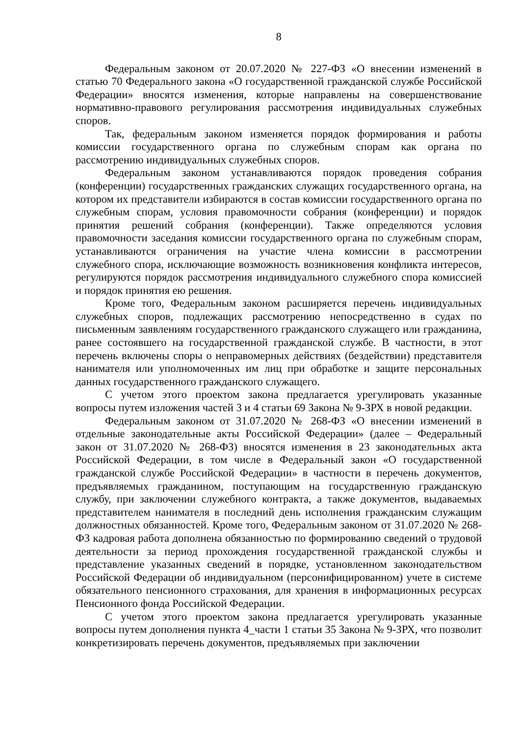8
Федеральным законом от 20.07.2020 № 227-ФЗ «О внесении изменений в статью 70 Федерального закона «О государственной гражданской службе Российской Федерации» вносятся изменения, которые направлены на совершенствование нормативно-правового регулирования рассмотрения индивидуальных служебных споров.
Так, федеральным законом изменяется порядок формирования и работы комиссии государственного органа по служебным спорам как органа по рассмотрению индивидуальных служебных споров.
Федеральным законом устанавливаются порядок проведения собрания (конференции) государственных гражданских служащих государственного органа, на котором их представители избираются в состав комиссии государственного органа по служебным спорам, условия правомочности собрания (конференции) и порядок принятия решений собрания (конференции). Также определяются условия правомочности заседания комиссии государственного органа по служебным спорам, устанавливаются ограничения на участие члена комиссии в рассмотрении служебного спора, исключающие возможность возникновения конфликта интересов, регулируются порядок рассмотрения индивидуального служебного спора комиссией и порядок принятия ею решения.
Кроме того, Федеральным законом расширяется перечень индивидуальных служебных споров, подлежащих рассмотрению непосредственно в судах по письменным заявлениям государственного гражданского служащего или гражданина, ранее состоявшего на государственной гражданской службе. В частности, в этот перечень включены споры о неправомерных действиях (бездействии) представителя нанимателя или уполномоченных им лиц при обработке и защите персональных данных государственного гражданского служащего.
С учетом этого проектом закона предлагается урегулировать указанные вопросы путем изложения частей 3 и 4 статьи 69 Закона № 9-ЗРХ в новой редакции.
Федеральным законом от 31.07.2020 № 268-ФЗ «О внесении изменений в отдельные законодательные акты Российской Федерации» (далее – Федеральный закон от 31.07.2020 № 268-ФЗ) вносятся изменения в 23 законодательных акта Российской Федерации, в том числе в Федеральный закон «О государственной гражданской службе Российской Федерации» в частности в перечень документов, предъявляемых гражданином, поступающим на государственную гражданскую службу, при заключении служебного контракта, а также документов, выдаваемых представителем нанимателя в последний день исполнения гражданским служащим должностных обязанностей. Кроме того, Федеральным законом от 31.07.2020 № 268-ФЗ кадровая работа дополнена обязанностью по формированию сведений о трудовой деятельности за период прохождения государственной гражданской службы и представление указанных сведений в порядке, установленном законодательством Российской Федерации об индивидуальном (персонифицированном) учете в системе обязательного пенсионного страхования, для хранения в информационных ресурсах Пенсионного фонда Российской Федерации.
С учетом этого проектом закона предлагается урегулировать указанные вопросы путем дополнения пункта 4_части 1 статьи 35 Закона № 9-ЗРХ, что позволит конкретизировать перечень документов, предъявляемых при заключении